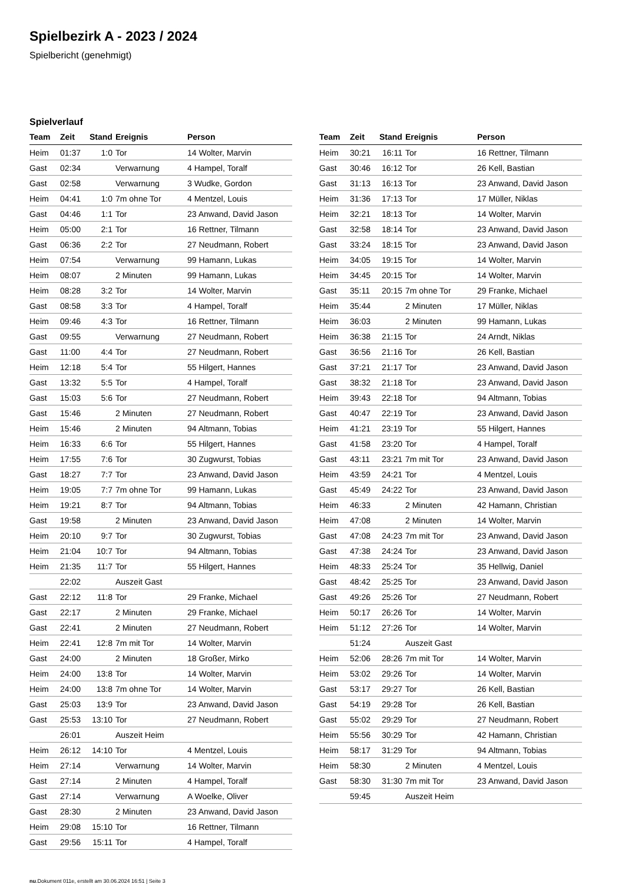Spielbezirk A - 2023 / 2024
Spielbericht (genehmigt)
Spielverlauf
| Team | Zeit | Stand | Ereignis | Person |
| --- | --- | --- | --- | --- |
| Heim | 01:37 | 1:0 | Tor | 14 Wolter, Marvin |
| Gast | 02:34 | | Verwarnung | 4 Hampel, Toralf |
| Gast | 02:58 | | Verwarnung | 3 Wudke, Gordon |
| Heim | 04:41 | 1:0 | 7m ohne Tor | 4 Mentzel, Louis |
| Gast | 04:46 | 1:1 | Tor | 23 Anwand, David Jason |
| Heim | 05:00 | 2:1 | Tor | 16 Rettner, Tilmann |
| Gast | 06:36 | 2:2 | Tor | 27 Neudmann, Robert |
| Heim | 07:54 | | Verwarnung | 99 Hamann, Lukas |
| Heim | 08:07 | | 2 Minuten | 99 Hamann, Lukas |
| Heim | 08:28 | 3:2 | Tor | 14 Wolter, Marvin |
| Gast | 08:58 | 3:3 | Tor | 4 Hampel, Toralf |
| Heim | 09:46 | 4:3 | Tor | 16 Rettner, Tilmann |
| Gast | 09:55 | | Verwarnung | 27 Neudmann, Robert |
| Gast | 11:00 | 4:4 | Tor | 27 Neudmann, Robert |
| Heim | 12:18 | 5:4 | Tor | 55 Hilgert, Hannes |
| Gast | 13:32 | 5:5 | Tor | 4 Hampel, Toralf |
| Gast | 15:03 | 5:6 | Tor | 27 Neudmann, Robert |
| Gast | 15:46 | | 2 Minuten | 27 Neudmann, Robert |
| Heim | 15:46 | | 2 Minuten | 94 Altmann, Tobias |
| Heim | 16:33 | 6:6 | Tor | 55 Hilgert, Hannes |
| Heim | 17:55 | 7:6 | Tor | 30 Zugwurst, Tobias |
| Gast | 18:27 | 7:7 | Tor | 23 Anwand, David Jason |
| Heim | 19:05 | 7:7 | 7m ohne Tor | 99 Hamann, Lukas |
| Heim | 19:21 | 8:7 | Tor | 94 Altmann, Tobias |
| Gast | 19:58 | | 2 Minuten | 23 Anwand, David Jason |
| Heim | 20:10 | 9:7 | Tor | 30 Zugwurst, Tobias |
| Heim | 21:04 | 10:7 | Tor | 94 Altmann, Tobias |
| Heim | 21:35 | 11:7 | Tor | 55 Hilgert, Hannes |
| | 22:02 | | Auszeit Gast | |
| Gast | 22:12 | 11:8 | Tor | 29 Franke, Michael |
| Gast | 22:17 | | 2 Minuten | 29 Franke, Michael |
| Gast | 22:41 | | 2 Minuten | 27 Neudmann, Robert |
| Heim | 22:41 | 12:8 | 7m mit Tor | 14 Wolter, Marvin |
| Gast | 24:00 | | 2 Minuten | 18 Großer, Mirko |
| Heim | 24:00 | 13:8 | Tor | 14 Wolter, Marvin |
| Heim | 24:00 | 13:8 | 7m ohne Tor | 14 Wolter, Marvin |
| Gast | 25:03 | 13:9 | Tor | 23 Anwand, David Jason |
| Gast | 25:53 | 13:10 | Tor | 27 Neudmann, Robert |
| | 26:01 | | Auszeit Heim | |
| Heim | 26:12 | 14:10 | Tor | 4 Mentzel, Louis |
| Heim | 27:14 | | Verwarnung | 14 Wolter, Marvin |
| Gast | 27:14 | | 2 Minuten | 4 Hampel, Toralf |
| Gast | 27:14 | | Verwarnung | A Woelke, Oliver |
| Gast | 28:30 | | 2 Minuten | 23 Anwand, David Jason |
| Heim | 29:08 | 15:10 | Tor | 16 Rettner, Tilmann |
| Gast | 29:56 | 15:11 | Tor | 4 Hampel, Toralf |
| Team | Zeit | Stand | Ereignis | Person |
| --- | --- | --- | --- | --- |
| Heim | 30:21 | 16:11 | Tor | 16 Rettner, Tilmann |
| Gast | 30:46 | 16:12 | Tor | 26 Kell, Bastian |
| Gast | 31:13 | 16:13 | Tor | 23 Anwand, David Jason |
| Heim | 31:36 | 17:13 | Tor | 17 Müller, Niklas |
| Heim | 32:21 | 18:13 | Tor | 14 Wolter, Marvin |
| Gast | 32:58 | 18:14 | Tor | 23 Anwand, David Jason |
| Gast | 33:24 | 18:15 | Tor | 23 Anwand, David Jason |
| Heim | 34:05 | 19:15 | Tor | 14 Wolter, Marvin |
| Heim | 34:45 | 20:15 | Tor | 14 Wolter, Marvin |
| Gast | 35:11 | 20:15 | 7m ohne Tor | 29 Franke, Michael |
| Heim | 35:44 | | 2 Minuten | 17 Müller, Niklas |
| Heim | 36:03 | | 2 Minuten | 99 Hamann, Lukas |
| Heim | 36:38 | 21:15 | Tor | 24 Arndt, Niklas |
| Gast | 36:56 | 21:16 | Tor | 26 Kell, Bastian |
| Gast | 37:21 | 21:17 | Tor | 23 Anwand, David Jason |
| Gast | 38:32 | 21:18 | Tor | 23 Anwand, David Jason |
| Heim | 39:43 | 22:18 | Tor | 94 Altmann, Tobias |
| Gast | 40:47 | 22:19 | Tor | 23 Anwand, David Jason |
| Heim | 41:21 | 23:19 | Tor | 55 Hilgert, Hannes |
| Gast | 41:58 | 23:20 | Tor | 4 Hampel, Toralf |
| Gast | 43:11 | 23:21 | 7m mit Tor | 23 Anwand, David Jason |
| Heim | 43:59 | 24:21 | Tor | 4 Mentzel, Louis |
| Gast | 45:49 | 24:22 | Tor | 23 Anwand, David Jason |
| Heim | 46:33 | | 2 Minuten | 42 Hamann, Christian |
| Heim | 47:08 | | 2 Minuten | 14 Wolter, Marvin |
| Gast | 47:08 | 24:23 | 7m mit Tor | 23 Anwand, David Jason |
| Gast | 47:38 | 24:24 | Tor | 23 Anwand, David Jason |
| Heim | 48:33 | 25:24 | Tor | 35 Hellwig, Daniel |
| Gast | 48:42 | 25:25 | Tor | 23 Anwand, David Jason |
| Gast | 49:26 | 25:26 | Tor | 27 Neudmann, Robert |
| Heim | 50:17 | 26:26 | Tor | 14 Wolter, Marvin |
| Heim | 51:12 | 27:26 | Tor | 14 Wolter, Marvin |
| | 51:24 | | Auszeit Gast | |
| Heim | 52:06 | 28:26 | 7m mit Tor | 14 Wolter, Marvin |
| Heim | 53:02 | 29:26 | Tor | 14 Wolter, Marvin |
| Gast | 53:17 | 29:27 | Tor | 26 Kell, Bastian |
| Gast | 54:19 | 29:28 | Tor | 26 Kell, Bastian |
| Gast | 55:02 | 29:29 | Tor | 27 Neudmann, Robert |
| Heim | 55:56 | 30:29 | Tor | 42 Hamann, Christian |
| Heim | 58:17 | 31:29 | Tor | 94 Altmann, Tobias |
| Heim | 58:30 | | 2 Minuten | 4 Mentzel, Louis |
| Gast | 58:30 | 31:30 | 7m mit Tor | 23 Anwand, David Jason |
| | 59:45 | | Auszeit Heim | |
nu.Dokument 011e, erstellt am 30.06.2024 16:51 | Seite 3